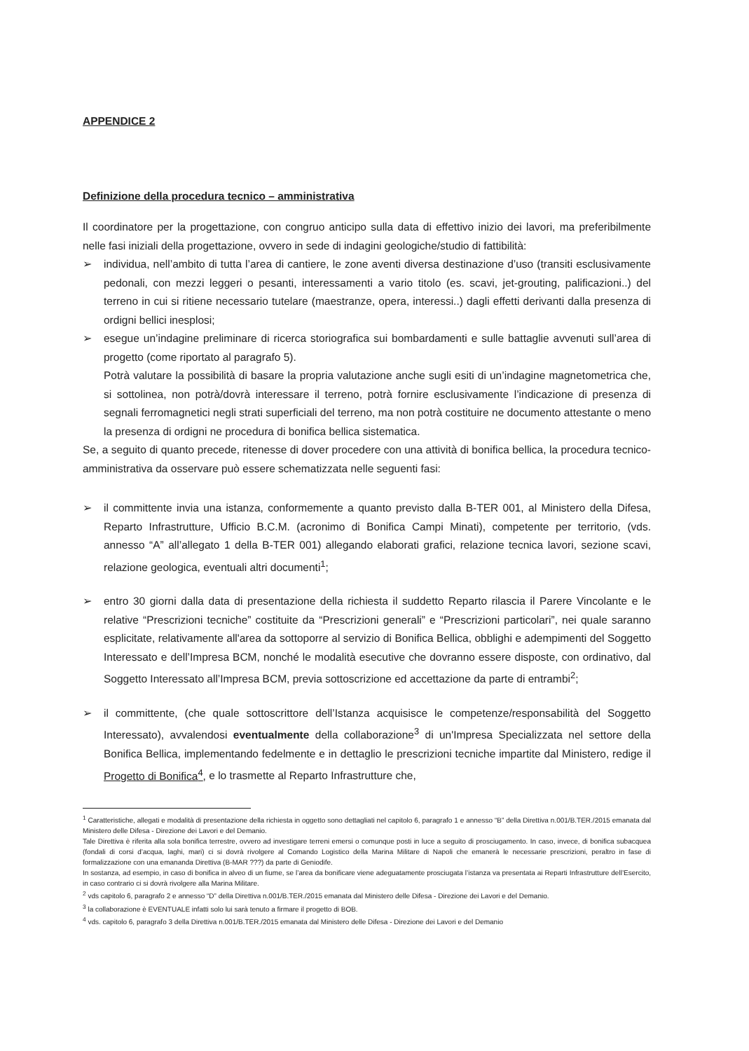APPENDICE 2
Definizione della procedura tecnico – amministrativa
Il coordinatore per la progettazione, con congruo anticipo sulla data di effettivo inizio dei lavori, ma preferibilmente nelle fasi iniziali della progettazione, ovvero in sede di indagini geologiche/studio di fattibilità:
➢ individua, nell’ambito di tutta l’area di cantiere, le zone aventi diversa destinazione d’uso (transiti esclusivamente pedonali, con mezzi leggeri o pesanti, interessamenti a vario titolo (es. scavi, jet-grouting, palificazioni..) del terreno in cui si ritiene necessario tutelare (maestranze, opera, interessi..) dagli effetti derivanti dalla presenza di ordigni bellici inesplosi;
➢ esegue un’indagine preliminare di ricerca storiografica sui bombardamenti e sulle battaglie avvenuti sull’area di progetto (come riportato al paragrafo 5).
Potrà valutare la possibilità di basare la propria valutazione anche sugli esiti di un’indagine magnetometrica che, si sottolinea, non potrà/dovrà interessare il terreno, potrà fornire esclusivamente l’indicazione di presenza di segnali ferromagnetici negli strati superficiali del terreno, ma non potrà costituire ne documento attestante o meno la presenza di ordigni ne procedura di bonifica bellica sistematica.
Se, a seguito di quanto precede, ritenesse di dover procedere con una attività di bonifica bellica, la procedura tecnico-amministrativa da osservare può essere schematizzata nelle seguenti fasi:
➢ il committente invia una istanza, conformemente a quanto previsto dalla B-TER 001, al Ministero della Difesa, Reparto Infrastrutture, Ufficio B.C.M. (acronimo di Bonifica Campi Minati), competente per territorio, (vds. annesso “A” all’allegato 1 della B-TER 001) allegando elaborati grafici, relazione tecnica lavori, sezione scavi, relazione geologica, eventuali altri documenti<sup>1</sup>;
➢ entro 30 giorni dalla data di presentazione della richiesta il suddetto Reparto rilascia il Parere Vincolante e le relative “Prescrizioni tecniche” costituite da “Prescrizioni generali” e “Prescrizioni particolari”, nei quale saranno esplicitate, relativamente all'area da sottoporre al servizio di Bonifica Bellica, obblighi e adempimenti del Soggetto Interessato e dell’Impresa BCM, nonché le modalità esecutive che dovranno essere disposte, con ordinativo, dal Soggetto Interessato all’Impresa BCM, previa sottoscrizione ed accettazione da parte di entrambi<sup>2</sup>;
➢ il committente, (che quale sottoscrittore dell’Istanza acquisisce le competenze/responsabilità del Soggetto Interessato), avvalendosi eventualmente della collaborazione<sup>3</sup> di un'Impresa Specializzata nel settore della Bonifica Bellica, implementando fedelmente e in dettaglio le prescrizioni tecniche impartite dal Ministero, redige il Progetto di Bonifica<sup>4</sup>, e lo trasmette al Reparto Infrastrutture che,
<sup>1</sup> Caratteristiche, allegati e modalità di presentazione della richiesta in oggetto sono dettagliati nel capitolo 6, paragrafo 1 e annesso “B” della Direttiva n.001/B.TER./2015 emanata dal Ministero delle Difesa - Direzione dei Lavori e del Demanio.
Tale Direttiva è riferita alla sola bonifica terrestre, ovvero ad investigare terreni emersi o comunque posti in luce a seguito di prosciugamento. In caso, invece, di bonifica subacquea (fondali di corsi d’acqua, laghi, mari) ci si dovrà rivolgere al Comando Logistico della Marina Militare di Napoli che emanerà le necessarie prescrizioni, peraltro in fase di formalizzazione con una emananda Direttiva (B-MAR ???) da parte di Geniodife.
In sostanza, ad esempio, in caso di bonifica in alveo di un fiume, se l’area da bonificare viene adeguatamente prosciugata l’istanza va presentata ai Reparti Infrastrutture dell’Esercito, in caso contrario ci si dovrà rivolgere alla Marina Militare.
<sup>2</sup> vds capitolo 6, paragrafo 2 e annesso “D” della Direttiva n.001/B.TER./2015 emanata dal Ministero delle Difesa - Direzione dei Lavori e del Demanio.
<sup>3</sup> la collaborazione è EVENTUALE infatti solo lui sarà tenuto a firmare il progetto di BOB.
<sup>4</sup> vds. capitolo 6, paragrafo 3 della Direttiva n.001/B.TER./2015 emanata dal Ministero delle Difesa - Direzione dei Lavori e del Demanio